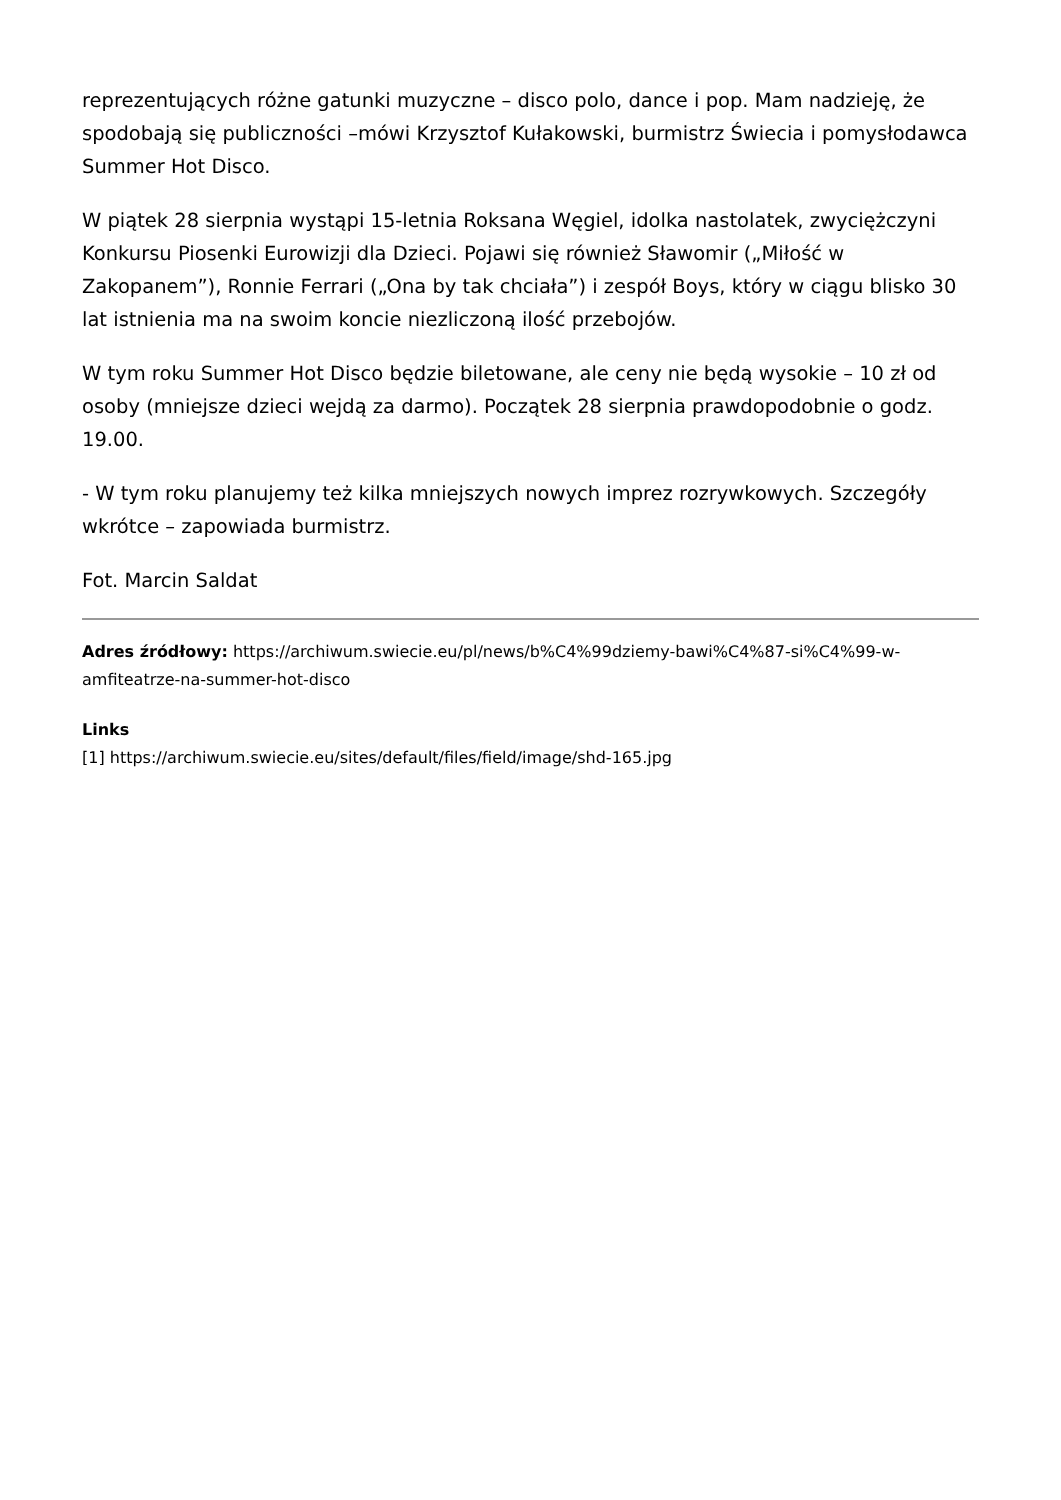reprezentujących różne gatunki muzyczne – disco polo, dance i pop. Mam nadzieję, że spodobają się publiczności –mówi Krzysztof Kułakowski, burmistrz Świecia i pomysłodawca Summer Hot Disco.
W piątek 28 sierpnia wystąpi 15-letnia Roksana Węgiel, idolka nastolatek, zwyciężczyni Konkursu Piosenki Eurowizji dla Dzieci. Pojawi się również Sławomir („Miłość w Zakopanem”), Ronnie Ferrari („Ona by tak chciała”) i zespół Boys, który w ciągu blisko 30 lat istnienia ma na swoim koncie niezliczoną ilość przebojów.
W tym roku Summer Hot Disco będzie biletowane, ale ceny nie będą wysokie – 10 zł od osoby (mniejsze dzieci wejdą za darmo). Początek 28 sierpnia prawdopodobnie o godz. 19.00.
- W tym roku planujemy też kilka mniejszych nowych imprez rozrywkowych. Szczegóły wkrótce – zapowiada burmistrz.
Fot. Marcin Saldat
Adres źródłowy: https://archiwum.swiecie.eu/pl/news/b%C4%99dziemy-bawi%C4%87-si%C4%99-w-amfiteatrze-na-summer-hot-disco
Links
[1] https://archiwum.swiecie.eu/sites/default/files/field/image/shd-165.jpg